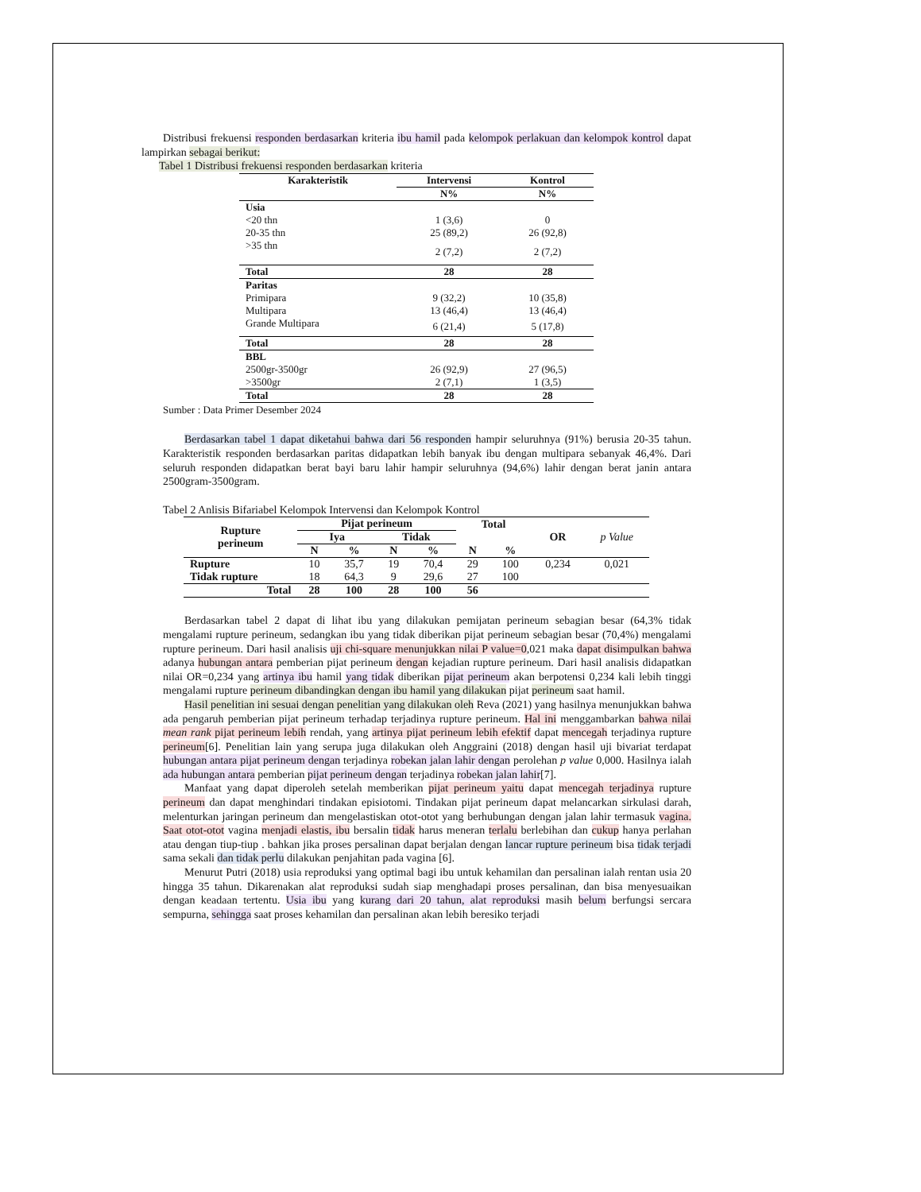Distribusi frekuensi responden berdasarkan kriteria ibu hamil pada kelompok perlakuan dan kelompok kontrol dapat lampirkan sebagai berikut:
Tabel 1 Distribusi frekuensi responden berdasarkan kriteria
| Karakteristik | Intervensi | Kontrol |
| --- | --- | --- |
| | N% | N% |
| Usia | | |
| <20 thn | 1 (3,6) | 0 |
| 20-35 thn | 25 (89,2) | 26 (92,8) |
| >35 thn | 2 (7,2) | 2 (7,2) |
| Total | 28 | 28 |
| Paritas | | |
| Primipara | 9 (32,2) | 10 (35,8) |
| Multipara | 13 (46,4) | 13 (46,4) |
| Grande Multipara | 6 (21,4) | 5 (17,8) |
| Total | 28 | 28 |
| BBL | | |
| 2500gr-3500gr | 26 (92,9) | 27 (96,5) |
| >3500gr | 2 (7,1) | 1 (3,5) |
| Total | 28 | 28 |
Sumber : Data Primer Desember 2024
Berdasarkan tabel 1 dapat diketahui bahwa dari 56 responden hampir seluruhnya (91%) berusia 20-35 tahun. Karakteristik responden berdasarkan paritas didapatkan lebih banyak ibu dengan multipara sebanyak 46,4%. Dari seluruh responden didapatkan berat bayi baru lahir hampir seluruhnya (94,6%) lahir dengan berat janin antara 2500gram-3500gram.
Tabel 2 Anlisis Bifariabel Kelompok Intervensi dan Kelompok Kontrol
| Rupture perineum | Pijat perineum | | | | Total | | OR | p Value |
| --- | --- | --- | --- | --- | --- | --- | --- | --- |
| | Iya | | Tidak | | | | | |
| | N | % | N | % | N | % | | |
| Rupture | 10 | 35,7 | 19 | 70,4 | 29 | 100 | 0,234 | 0,021 |
| Tidak rupture | 18 | 64,3 | 9 | 29,6 | 27 | 100 | | |
| Total | 28 | 100 | 28 | 100 | 56 | | | |
Berdasarkan tabel 2 dapat di lihat ibu yang dilakukan pemijatan perineum sebagian besar (64,3% tidak mengalami rupture perineum, sedangkan ibu yang tidak diberikan pijat perineum sebagian besar (70,4%) mengalami rupture perineum. Dari hasil analisis uji chi-square menunjukkan nilai P value=0,021 maka dapat disimpulkan bahwa adanya hubungan antara pemberian pijat perineum dengan kejadian rupture perineum. Dari hasil analisis didapatkan nilai OR=0,234 yang artinya ibu hamil yang tidak diberikan pijat perineum akan berpotensi 0,234 kali lebih tinggi mengalami rupture perineum dibandingkan dengan ibu hamil yang dilakukan pijat perineum saat hamil.
Hasil penelitian ini sesuai dengan penelitian yang dilakukan oleh Reva (2021) yang hasilnya menunjukkan bahwa ada pengaruh pemberian pijat perineum terhadap terjadinya rupture perineum. Hal ini menggambarkan bahwa nilai mean rank pijat perineum lebih rendah, yang artinya pijat perineum lebih efektif dapat mencegah terjadinya rupture perineum[6]. Penelitian lain yang serupa juga dilakukan oleh Anggraini (2018) dengan hasil uji bivariat terdapat hubungan antara pijat perineum dengan terjadinya robekan jalan lahir dengan perolehan p value 0,000. Hasilnya ialah ada hubungan antara pemberian pijat perineum dengan terjadinya robekan jalan lahir[7].
Manfaat yang dapat diperoleh setelah memberikan pijat perineum yaitu dapat mencegah terjadinya rupture perineum dan dapat menghindari tindakan episiotomi. Tindakan pijat perineum dapat melancarkan sirkulasi darah, melenturkan jaringan perineum dan mengelastiskan otot-otot yang berhubungan dengan jalan lahir termasuk vagina. Saat otot-otot vagina menjadi elastis, ibu bersalin tidak harus meneran terlalu berlebihan dan cukup hanya perlahan atau dengan tiup-tiup . bahkan jika proses persalinan dapat berjalan dengan lancar rupture perineum bisa tidak terjadi sama sekali dan tidak perlu dilakukan penjahitan pada vagina [6].
Menurut Putri (2018) usia reproduksi yang optimal bagi ibu untuk kehamilan dan persalinan ialah rentan usia 20 hingga 35 tahun. Dikarenakan alat reproduksi sudah siap menghadapi proses persalinan, dan bisa menyesuaikan dengan keadaan tertentu. Usia ibu yang kurang dari 20 tahun, alat reproduksi masih belum berfungsi sercara sempurna, sehingga saat proses kehamilan dan persalinan akan lebih beresiko terjadi